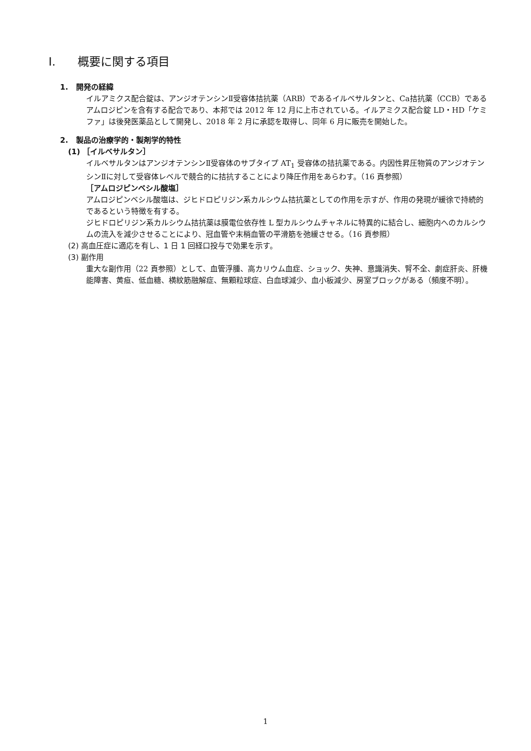I. 概要に関する項目
1. 開発の経緯
イルアミクス配合錠は、アンジオテンシンⅡ受容体拮抗薬（ARB）であるイルベサルタンと、Ca拮抗薬（CCB）であるアムロジピンを含有する配合であり、本邦では 2012 年 12 月に上市されている。イルアミクス配合錠 LD・HD「ケミファ」は後発医薬品として開発し、2018 年 2 月に承認を取得し、同年 6 月に販売を開始した。
2. 製品の治療学的・製剤学的特性
(1) ［イルベサルタン］
イルベサルタンはアンジオテンシンⅡ受容体のサブタイプ AT<sub>1</sub> 受容体の拮抗薬である。内因性昇圧物質のアンジオテンシンⅡに対して受容体レベルで競合的に拮抗することにより降圧作用をあらわす。（16 頁参照）
［アムロジピンベシル酸塩］
アムロジピンベシル酸塩は、ジヒドロピリジン系カルシウム拮抗薬としての作用を示すが、作用の発現が緩徐で持続的であるという特徴を有する。
ジヒドロピリジン系カルシウム拮抗薬は膜電位依存性 L 型カルシウムチャネルに特異的に結合し、細胞内へのカルシウムの流入を減少させることにより、冠血管や末梢血管の平滑筋を弛緩させる。（16 頁参照）
(2) 高血圧症に適応を有し、1 日 1 回経口投与で効果を示す。
(3) 副作用
重大な副作用（22 頁参照）として、血管浮腫、高カリウム血症、ショック、失神、意識消失、腎不全、劇症肝炎、肝機能障害、黄疸、低血糖、横紋筋融解症、無顆粒球症、白血球減少、血小板減少、房室ブロックがある（頻度不明）。
1